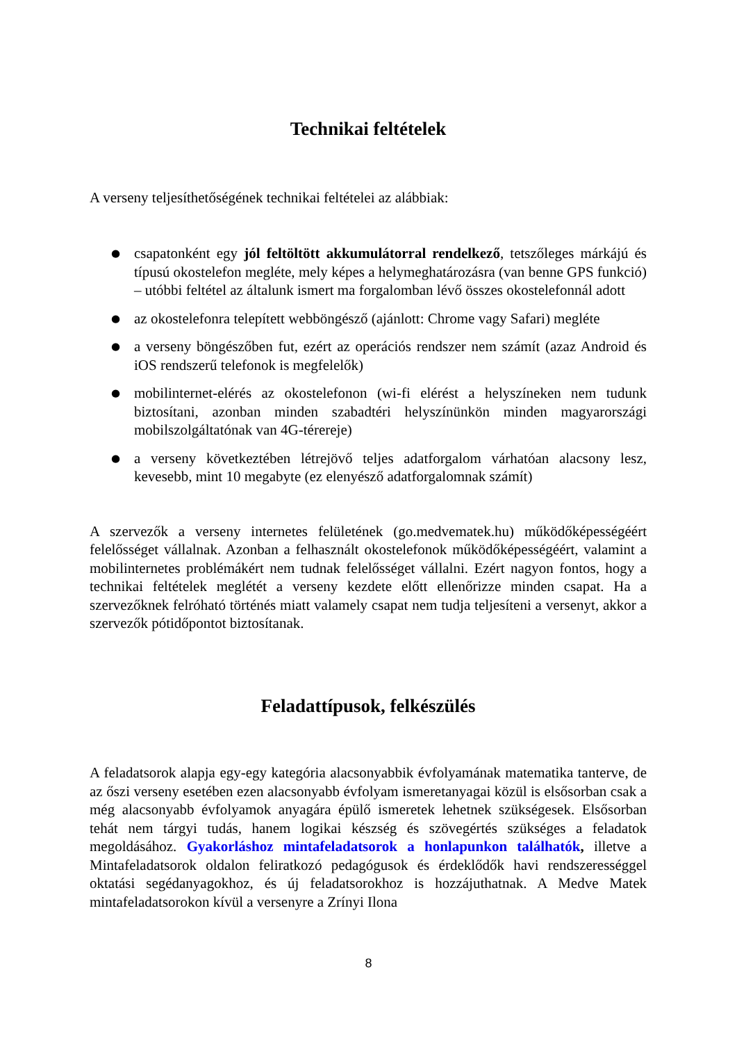Technikai feltételek
A verseny teljesíthetőségének technikai feltételei az alábbiak:
● csapatonként egy jól feltöltött akkumulátorral rendelkező, tetszőleges márkájú és típusú okostelefon megléte, mely képes a helymeghatározásra (van benne GPS funkció) – utóbbi feltétel az általunk ismert ma forgalomban lévő összes okostelefonnál adott
● az okostelefonra telepített webböngésző (ajánlott: Chrome vagy Safari) megléte
● a verseny böngészőben fut, ezért az operációs rendszer nem számít (azaz Android és iOS rendszerű telefonok is megfelelők)
● mobilinternet-elérés az okostelefonon (wi-fi elérést a helyszíneken nem tudunk biztosítani, azonban minden szabadtéri helyszínünkön minden magyarországi mobilszolgáltatónak van 4G-térereje)
● a verseny következtében létrejövő teljes adatforgalom várhatóan alacsony lesz, kevesebb, mint 10 megabyte (ez elenyésző adatforgalomnak számít)
A szervezők a verseny internetes felületének (go.medvematek.hu) működőképességéért felelősséget vállalnak. Azonban a felhasznált okostelefonok működőképességéért, valamint a mobilinternetes problémákért nem tudnak felelősséget vállalni. Ezért nagyon fontos, hogy a technikai feltételek meglétét a verseny kezdete előtt ellenőrizze minden csapat. Ha a szervezőknek felróható történés miatt valamely csapat nem tudja teljesíteni a versenyt, akkor a szervezők pótidőpontot biztosítanak.
Feladattípusok, felkészülés
A feladatsorok alapja egy-egy kategória alacsonyabbik évfolyamának matematika tanterve, de az őszi verseny esetében ezen alacsonyabb évfolyam ismeretanyagai közül is elsősorban csak a még alacsonyabb évfolyamok anyagára épülő ismeretek lehetnek szükségesek. Elsősorban tehát nem tárgyi tudás, hanem logikai készség és szövegértés szükséges a feladatok megoldásához. Gyakorláshoz mintafeladatsorok a honlapunkon találhatók, illetve a Mintafeladatsorok oldalon feliratkozó pedagógusok és érdeklődők havi rendszerességgel oktatási segédanyagokhoz, és új feladatsorokhoz is hozzájuthatnak. A Medve Matek mintafeladatsorokon kívül a versenyre a Zrínyi Ilona
8